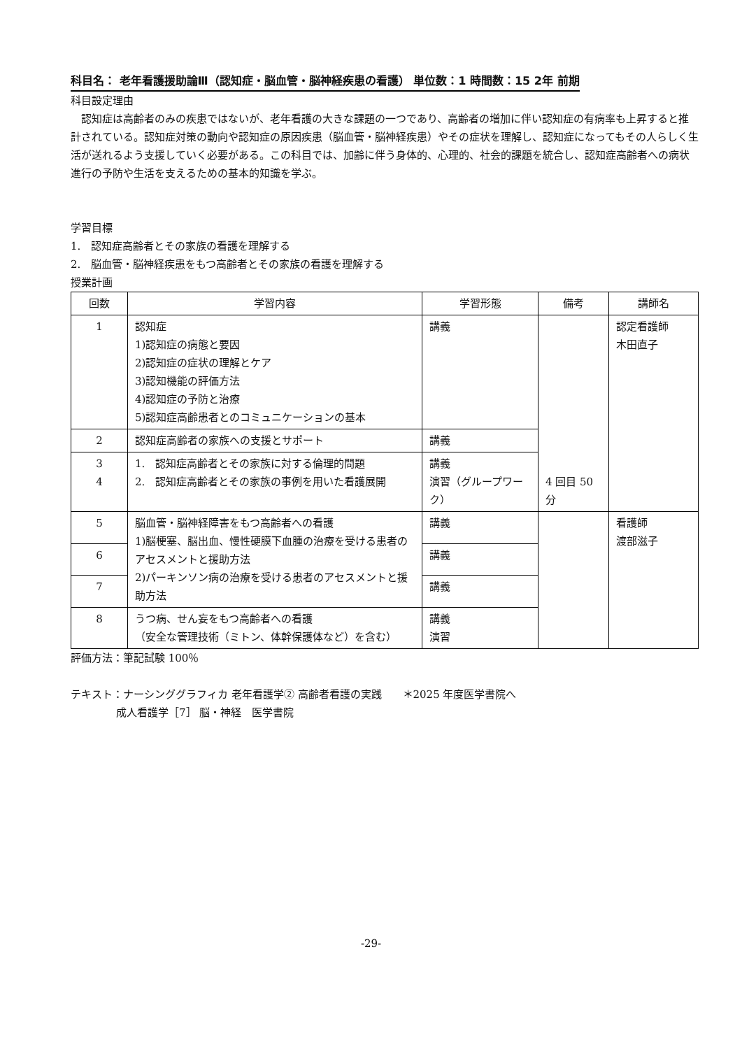科目名： 老年看護援助論Ⅲ（認知症・脳血管・脳神経疾患の看護） 単位数：1 時間数：15 2年 前期
科目設定理由
　認知症は高齢者のみの疾患ではないが、老年看護の大きな課題の一つであり、高齢者の増加に伴い認知症の有病率も上昇すると推計されている。認知症対策の動向や認知症の原因疾患（脳血管・脳神経疾患）やその症状を理解し、認知症になってもその人らしく生活が送れるよう支援していく必要がある。この科目では、加齢に伴う身体的、心理的、社会的課題を統合し、認知症高齢者への病状進行の予防や生活を支えるための基本的知識を学ぶ。
学習目標
1.　認知症高齢者とその家族の看護を理解する
2.　脳血管・脳神経疾患をもつ高齢者とその家族の看護を理解する
授業計画
| 回数 | 学習内容 | 学習形態 | 備考 | 講師名 |
| --- | --- | --- | --- | --- |
| 1 | 認知症 1)認知症の病態と要因 2)認知症の症状の理解とケア 3)認知機能の評価方法 4)認知症の予防と治療 5)認知症高齢患者とのコミュニケーションの基本 | 講義 | 4 回目 50分 | 認定看護師 木田直子 |
| 2 | 認知症高齢者の家族への支援とサポート | 講義 | | |
| 3 4 | 1. 認知症高齢者とその家族に対する倫理的問題 2. 認知症高齢者とその家族の事例を用いた看護展開 | 講義 演習（グループワーク） | | |
| 5 | 脳血管・脳神経障害をもつ高齢者への看護 1)脳梗塞、脳出血、慢性硬膜下血腫の治療を受ける患者のアセスメントと援助方法 2)パーキンソン病の治療を受ける患者のアセスメントと援助方法 | 講義 | | 看護師 渡部滋子 |
| 6 | | 講義 | | |
| 7 | | 講義 | | |
| 8 | うつ病、せん妄をもつ高齢者への看護 （安全な管理技術（ミトン、体幹保護体など）を含む） | 講義 演習 | | |
評価方法：筆記試験 100％
テキスト：ナーシンググラフィカ 老年看護学② 高齢者看護の実践　　＊2025 年度医学書院へ
成人看護学［7］ 脳・神経　医学書院
-29-